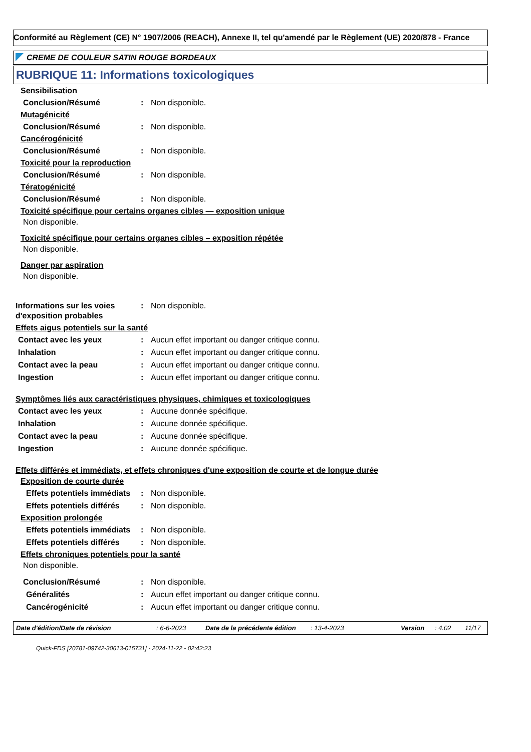Conformité au Règlement (CE) N° 1907/2006 (REACH), Annexe II, tel qu'amendé par le Règlement (UE) 2020/878 - France
CREME DE COULEUR SATIN ROUGE BORDEAUX
RUBRIQUE 11: Informations toxicologiques
Sensibilisation
Conclusion/Résumé : Non disponible.
Mutagénicité
Conclusion/Résumé : Non disponible.
Cancérogénicité
Conclusion/Résumé : Non disponible.
Toxicité pour la reproduction
Conclusion/Résumé : Non disponible.
Tératogénicité
Conclusion/Résumé : Non disponible.
Toxicité spécifique pour certains organes cibles — exposition unique
Non disponible.
Toxicité spécifique pour certains organes cibles – exposition répétée
Non disponible.
Danger par aspiration
Non disponible.
Informations sur les voies d'exposition probables
: Non disponible.
Effets aigus potentiels sur la santé
Contact avec les yeux : Aucun effet important ou danger critique connu.
Inhalation : Aucun effet important ou danger critique connu.
Contact avec la peau : Aucun effet important ou danger critique connu.
Ingestion : Aucun effet important ou danger critique connu.
Symptômes liés aux caractéristiques physiques, chimiques et toxicologiques
Contact avec les yeux : Aucune donnée spécifique.
Inhalation : Aucune donnée spécifique.
Contact avec la peau : Aucune donnée spécifique.
Ingestion : Aucune donnée spécifique.
Effets différés et immédiats, et effets chroniques d'une exposition de courte et de longue durée
Exposition de courte durée
Effets potentiels immédiats
: Non disponible.
Effets potentiels différés : Non disponible.
Exposition prolongée
Effets potentiels immédiats
: Non disponible.
Effets potentiels différés : Non disponible.
Effets chroniques potentiels pour la santé
Non disponible.
Conclusion/Résumé : Non disponible.
Généralités : Aucun effet important ou danger critique connu.
Cancérogénicité : Aucun effet important ou danger critique connu.
Date d'édition/Date de révision: 6-6-2023 Date de la précédente édition: 13-4-2023 Version: 4.02 11/17
Quick-FDS [20781-09742-30613-015731] - 2024-11-22 - 02:42:23